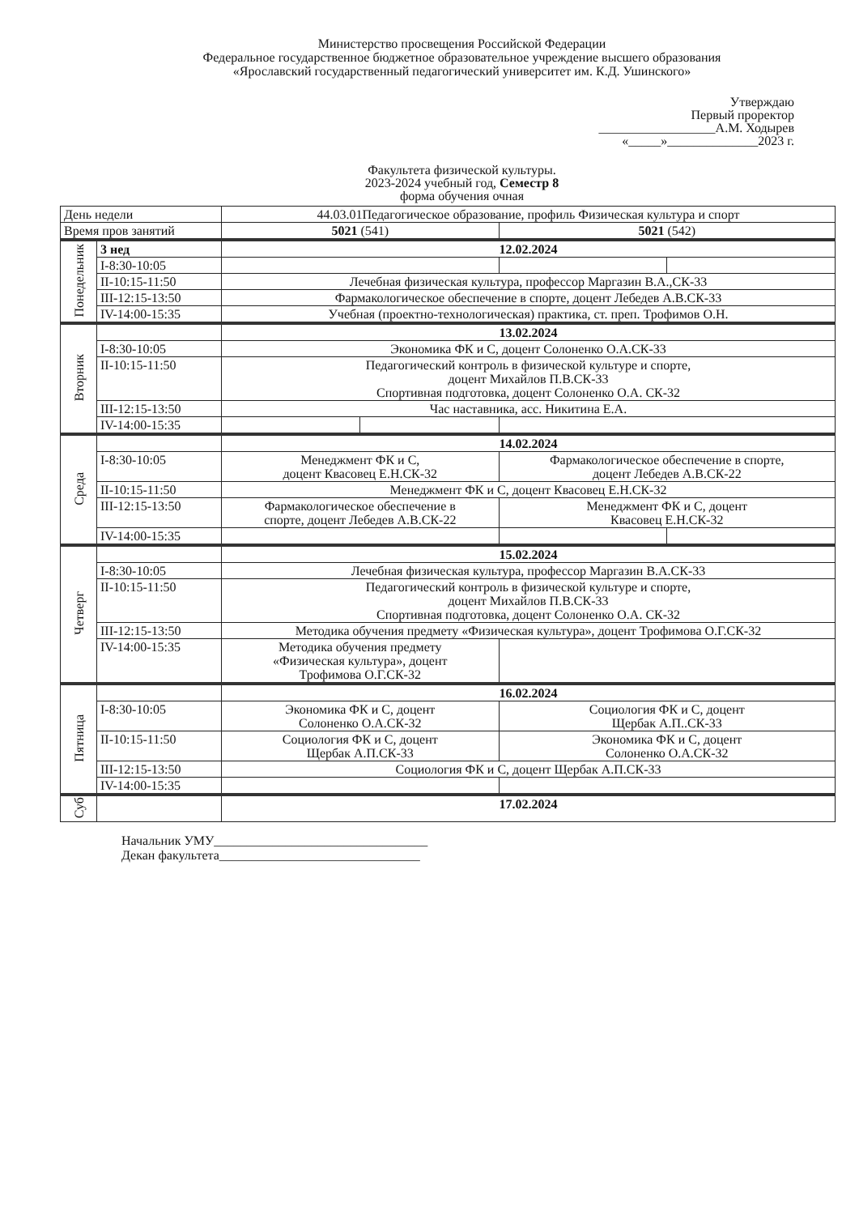Министерство просвещения Российской Федерации
Федеральное государственное бюджетное образовательное учреждение высшего образования
«Ярославский государственный педагогический университет им. К.Д. Ушинского»
Утверждаю
Первый проректор
__________________А.М. Ходырев
«_____»______________2023 г.
Факультета физической культуры.
2023-2024 учебный год, Семестр 8
форма обучения очная
| День недели | | 44.03.01Педагогическое образование, профиль Физическая культура и спорт | | | |
| --- | --- | --- | --- | --- | --- |
| Время пров занятий | | 5021 (541) | | 5021 (542) | |
| Понедельник | 3 нед | 12.02.2024 | | | |
| | I-8:30-10:05 | | | | |
| | II-10:15-11:50 | Лечебная физическая культура, профессор Маргазин В.А.,СК-33 | | | |
| | III-12:15-13:50 | Фармакологическое обеспечение в спорте, доцент Лебедев А.В.СК-33 | | | |
| | IV-14:00-15:35 | Учебная (проектно-технологическая) практика, ст. преп. Трофимов О.Н. | | | |
| Вторник | | 13.02.2024 | | | |
| | I-8:30-10:05 | Экономика ФК и С, доцент Солоненко О.А.СК-33 | | | |
| | II-10:15-11:50 | Педагогический контроль в физической культуре и спорте, доцент Михайлов П.В.СК-33 Спортивная подготовка, доцент Солоненко О.А. СК-32 | | | |
| | III-12:15-13:50 | Час наставника, асс. Никитина Е.А. | | | |
| | IV-14:00-15:35 | | | | |
| Среда | | 14.02.2024 | | | |
| | I-8:30-10:05 | Менеджмент ФК и С, доцент Квасовец Е.Н.СК-32 | | Фармакологическое обеспечение в спорте, доцент Лебедев А.В.СК-22 | |
| | II-10:15-11:50 | Менеджмент ФК и С, доцент Квасовец Е.Н.СК-32 | | | |
| | III-12:15-13:50 | Фармакологическое обеспечение в спорте, доцент Лебедев А.В.СК-22 | | Менеджмент ФК и С, доцент Квасовец Е.Н.СК-32 | |
| | IV-14:00-15:35 | | | | |
| Четверг | | 15.02.2024 | | | |
| | I-8:30-10:05 | Лечебная физическая культура, профессор Маргазин В.А.СК-33 | | | |
| | II-10:15-11:50 | Педагогический контроль в физической культуре и спорте, доцент Михайлов П.В.СК-33 Спортивная подготовка, доцент Солоненко О.А. СК-32 | | | |
| | III-12:15-13:50 | Методика обучения предмету «Физическая культура», доцент Трофимова О.Г.СК-32 | | | |
| | IV-14:00-15:35 | Методика обучения предмету «Физическая культура», доцент Трофимова О.Г.СК-32 | | | |
| Пятница | | 16.02.2024 | | | |
| | I-8:30-10:05 | Экономика ФК и С, доцент Солоненко О.А.СК-32 | | Социология ФК и С, доцент Щербак А.П..СК-33 | |
| | II-10:15-11:50 | Социология ФК и С, доцент Щербак А.П.СК-33 | | Экономика ФК и С, доцент Солоненко О.А.СК-32 | |
| | III-12:15-13:50 | Социология ФК и С, доцент Щербак А.П.СК-33 | | | |
| | IV-14:00-15:35 | | | | |
| Суб | | 17.02.2024 | | | |
Начальник УМУ_________________________________
Декан факультета_______________________________